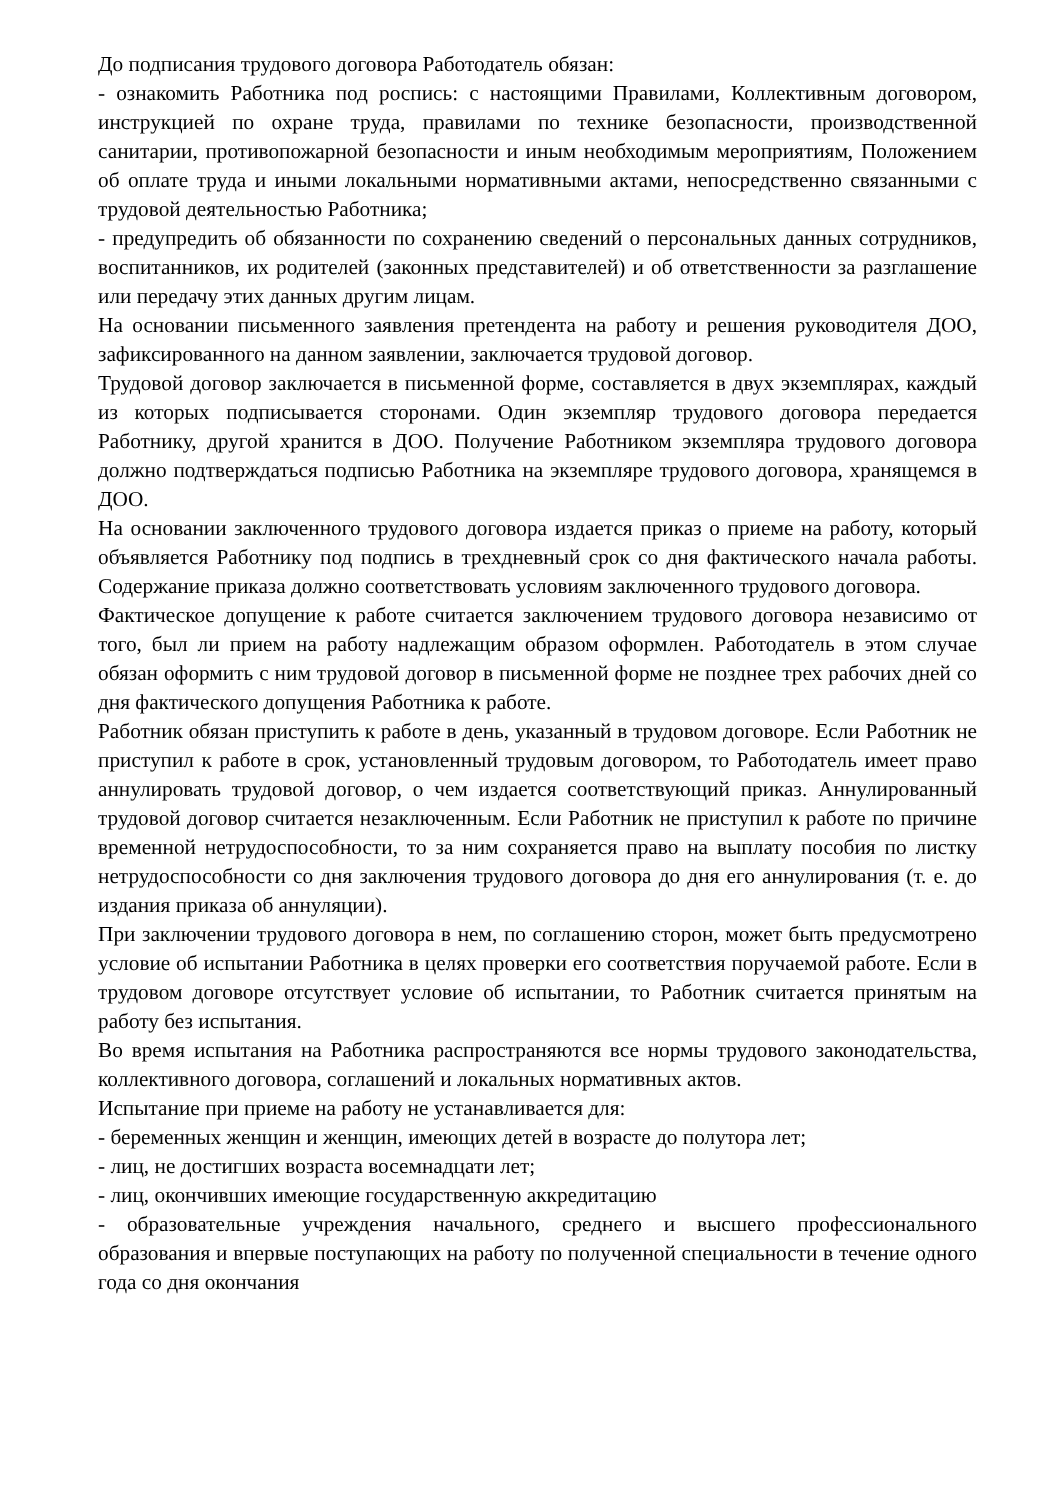До подписания трудового договора Работодатель обязан:
- ознакомить Работника под роспись: с настоящими Правилами, Коллективным договором, инструкцией по охране труда, правилами по технике безопасности, производственной санитарии, противопожарной безопасности и иным необходимым мероприятиям, Положением об оплате труда и иными локальными нормативными актами, непосредственно связанными с трудовой деятельностью Работника;
- предупредить об обязанности по сохранению сведений о персональных данных сотрудников, воспитанников, их родителей (законных представителей) и об ответственности за разглашение или передачу этих данных другим лицам.
На основании письменного заявления претендента на работу и решения руководителя ДОО, зафиксированного на данном заявлении, заключается трудовой договор.
Трудовой договор заключается в письменной форме, составляется в двух экземплярах, каждый из которых подписывается сторонами. Один экземпляр трудового договора передается Работнику, другой хранится в ДОО. Получение Работником экземпляра трудового договора должно подтверждаться подписью Работника на экземпляре трудового договора, хранящемся в ДОО.
На основании заключенного трудового договора издается приказ о приеме на работу, который объявляется Работнику под подпись в трехдневный срок со дня фактического начала работы. Содержание приказа должно соответствовать условиям заключенного трудового договора.
Фактическое допущение к работе считается заключением трудового договора независимо от того, был ли прием на работу надлежащим образом оформлен. Работодатель в этом случае обязан оформить с ним трудовой договор в письменной форме не позднее трех рабочих дней со дня фактического допущения Работника к работе.
Работник обязан приступить к работе в день, указанный в трудовом договоре. Если Работник не приступил к работе в срок, установленный трудовым договором, то Работодатель имеет право аннулировать трудовой договор, о чем издается соответствующий приказ. Аннулированный трудовой договор считается незаключенным. Если Работник не приступил к работе по причине временной нетрудоспособности, то за ним сохраняется право на выплату пособия по листку нетрудоспособности со дня заключения трудового договора до дня его аннулирования (т. е. до издания приказа об аннуляции).
При заключении трудового договора в нем, по соглашению сторон, может быть предусмотрено условие об испытании Работника в целях проверки его соответствия поручаемой работе. Если в трудовом договоре отсутствует условие об испытании, то Работник считается принятым на работу без испытания.
Во время испытания на Работника распространяются все нормы трудового законодательства, коллективного договора, соглашений и локальных нормативных актов.
Испытание при приеме на работу не устанавливается для:
- беременных женщин и женщин, имеющих детей в возрасте до полутора лет;
- лиц, не достигших возраста восемнадцати лет;
- лиц, окончивших имеющие государственную аккредитацию
- образовательные учреждения начального, среднего и высшего профессионального образования и впервые поступающих на работу по полученной специальности в течение одного года со дня окончания